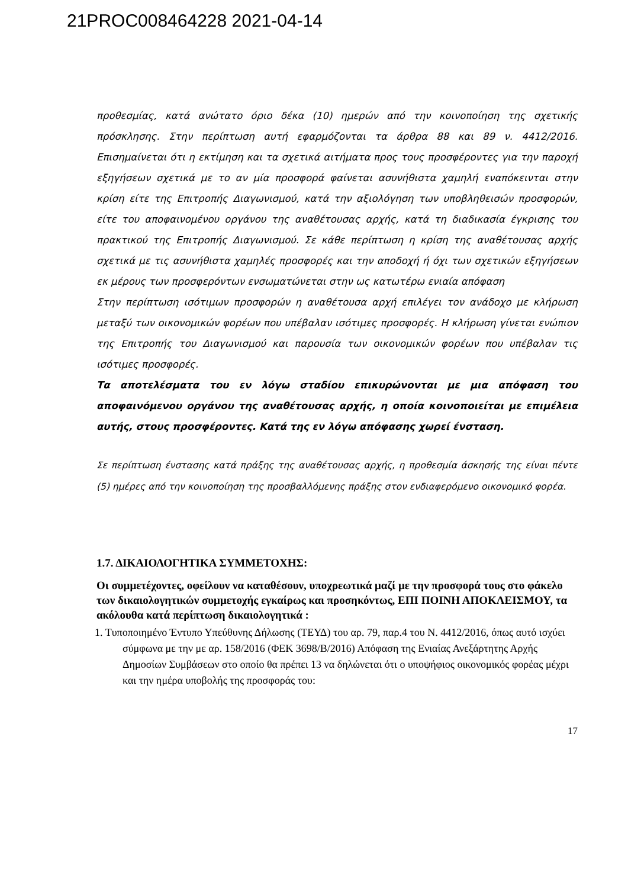21PROC008464228 2021-04-14
προθεσμίας, κατά ανώτατο όριο δέκα (10) ημερών από την κοινοποίηση της σχετικής πρόσκλησης. Στην περίπτωση αυτή εφαρμόζονται τα άρθρα 88 και 89 ν. 4412/2016. Επισημαίνεται ότι η εκτίμηση και τα σχετικά αιτήματα προς τους προσφέροντες για την παροχή εξηγήσεων σχετικά με το αν μία προσφορά φαίνεται ασυνήθιστα χαμηλή εναπόκεινται στην κρίση είτε της Επιτροπής Διαγωνισμού, κατά την αξιολόγηση των υποβληθεισών προσφορών, είτε του αποφαινομένου οργάνου της αναθέτουσας αρχής, κατά τη διαδικασία έγκρισης του πρακτικού της Επιτροπής Διαγωνισμού. Σε κάθε περίπτωση η κρίση της αναθέτουσας αρχής σχετικά με τις ασυνήθιστα χαμηλές προσφορές και την αποδοχή ή όχι των σχετικών εξηγήσεων εκ μέρους των προσφερόντων ενσωματώνεται στην ως κατωτέρω ενιαία απόφαση
Στην περίπτωση ισότιμων προσφορών η αναθέτουσα αρχή επιλέγει τον ανάδοχο με κλήρωση μεταξύ των οικονομικών φορέων που υπέβαλαν ισότιμες προσφορές. Η κλήρωση γίνεται ενώπιον της Επιτροπής του Διαγωνισμού και παρουσία των οικονομικών φορέων που υπέβαλαν τις ισότιμες προσφορές.
Τα αποτελέσματα του εν λόγω σταδίου επικυρώνονται με μια απόφαση του αποφαινόμενου οργάνου της αναθέτουσας αρχής, η οποία κοινοποιείται με επιμέλεια αυτής, στους προσφέροντες. Κατά της εν λόγω απόφασης χωρεί ένσταση.
Σε περίπτωση ένστασης κατά πράξης της αναθέτουσας αρχής, η προθεσμία άσκησής της είναι πέντε (5) ημέρες από την κοινοποίηση της προσβαλλόμενης πράξης στον ενδιαφερόμενο οικονομικό φορέα.
1.7. ΔΙΚΑΙΟΛΟΓΗΤΙΚΑ ΣΥΜΜΕΤΟΧΗΣ:
Οι συμμετέχοντες, οφείλουν να καταθέσουν, υποχρεωτικά μαζί με την προσφορά τους στο φάκελο των δικαιολογητικών συμμετοχής εγκαίρως και προσηκόντως, ΕΠΙ ΠΟΙΝΗ ΑΠΟΚΛΕΙΣΜΟΥ, τα ακόλουθα κατά περίπτωση δικαιολογητικά :
1. Τυποποιημένο Έντυπο Υπεύθυνης Δήλωσης (ΤΕΥΔ) του αρ. 79, παρ.4 του Ν. 4412/2016, όπως αυτό ισχύει σύμφωνα με την με αρ. 158/2016 (ΦΕΚ 3698/Β/2016) Απόφαση της Ενιαίας Ανεξάρτητης Αρχής Δημοσίων Συμβάσεων στο οποίο θα πρέπει 13 να δηλώνεται ότι ο υποψήφιος οικονομικός φορέας μέχρι και την ημέρα υποβολής της προσφοράς του:
17